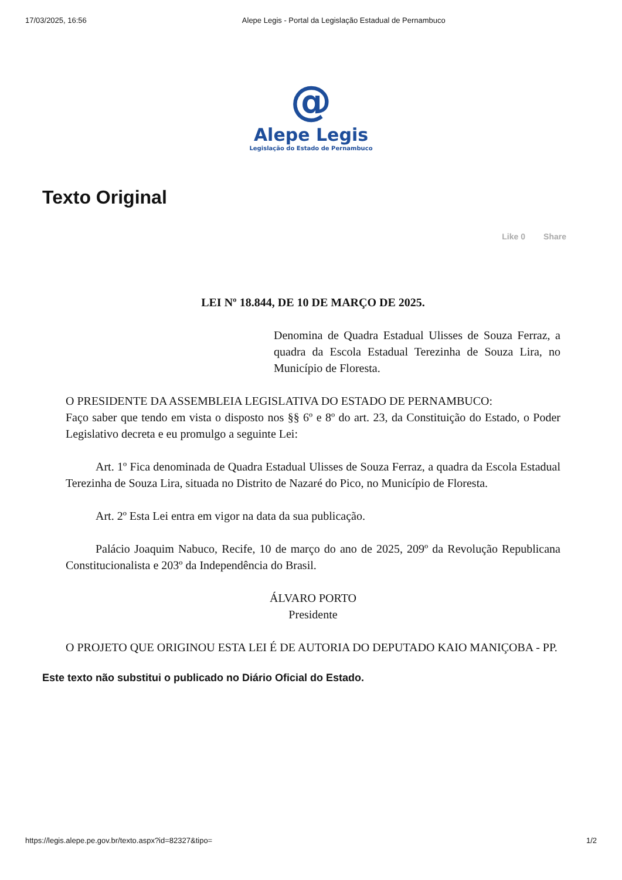17/03/2025, 16:56 Alepe Legis - Portal da Legislação Estadual de Pernambuco
@
Alepe Legis
Legislação do Estado de Pernambuco
Texto Original
Like 0 Share
LEI Nº 18.844, DE 10 DE MARÇO DE 2025.
Denomina de Quadra Estadual Ulisses de Souza Ferraz, a quadra da Escola Estadual Terezinha de Souza Lira, no Município de Floresta.
O PRESIDENTE DA ASSEMBLEIA LEGISLATIVA DO ESTADO DE PERNAMBUCO:
Faço saber que tendo em vista o disposto nos §§ 6º e 8º do art. 23, da Constituição do Estado, o Poder Legislativo decreta e eu promulgo a seguinte Lei:
Art. 1º Fica denominada de Quadra Estadual Ulisses de Souza Ferraz, a quadra da Escola Estadual Terezinha de Souza Lira, situada no Distrito de Nazaré do Pico, no Município de Floresta.
Art. 2º Esta Lei entra em vigor na data da sua publicação.
Palácio Joaquim Nabuco, Recife, 10 de março do ano de 2025, 209º da Revolução Republicana Constitucionalista e 203º da Independência do Brasil.
ÁLVARO PORTO
Presidente
O PROJETO QUE ORIGINOU ESTA LEI É DE AUTORIA DO DEPUTADO KAIO MANIÇOBA - PP.
Este texto não substitui o publicado no Diário Oficial do Estado.
https://legis.alepe.pe.gov.br/texto.aspx?id=82327&tipo= 1/2